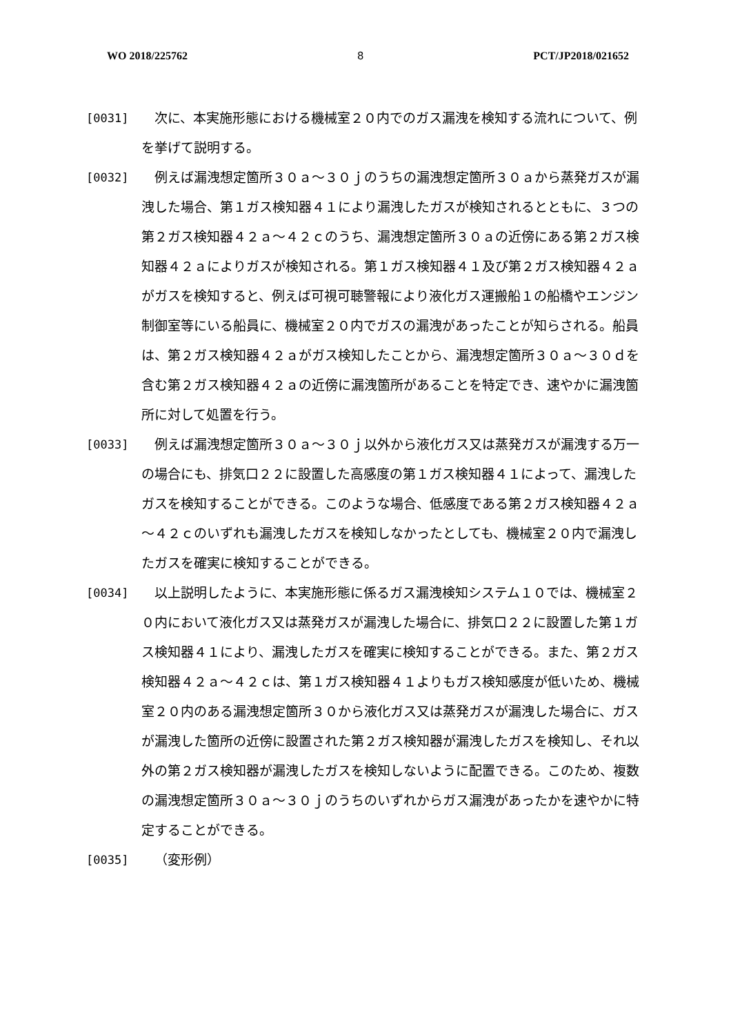WO 2018/225762 8 PCT/JP2018/021652
[0031] 次に、本実施形態における機械室２０内でのガス漏洩を検知する流れについて、例を挙げて説明する。
[0032] 例えば漏洩想定箇所３０ａ～３０ｊのうちの漏洩想定箇所３０ａから蒸発ガスが漏洩した場合、第１ガス検知器４１により漏洩したガスが検知されるとともに、３つの第２ガス検知器４２ａ～４２ｃのうち、漏洩想定箇所３０ａの近傍にある第２ガス検知器４２ａによりガスが検知される。第１ガス検知器４１及び第２ガス検知器４２ａがガスを検知すると、例えば可視可聴警報により液化ガス運搬船１の船橋やエンジン制御室等にいる船員に、機械室２０内でガスの漏洩があったことが知らされる。船員は、第２ガス検知器４２ａがガス検知したことから、漏洩想定箇所３０ａ～３０ｄを含む第２ガス検知器４２ａの近傍に漏洩箇所があることを特定でき、速やかに漏洩箇所に対して処置を行う。
[0033] 例えば漏洩想定箇所３０ａ～３０ｊ以外から液化ガス又は蒸発ガスが漏洩する万一の場合にも、排気口２２に設置した高感度の第１ガス検知器４１によって、漏洩したガスを検知することができる。このような場合、低感度である第２ガス検知器４２ａ～４２ｃのいずれも漏洩したガスを検知しなかったとしても、機械室２０内で漏洩したガスを確実に検知することができる。
[0034] 以上説明したように、本実施形態に係るガス漏洩検知システム１０では、機械室２０内において液化ガス又は蒸発ガスが漏洩した場合に、排気口２２に設置した第１ガス検知器４１により、漏洩したガスを確実に検知することができる。また、第２ガス検知器４２ａ～４２ｃは、第１ガス検知器４１よりもガス検知感度が低いため、機械室２０内のある漏洩想定箇所３０から液化ガス又は蒸発ガスが漏洩した場合に、ガスが漏洩した箇所の近傍に設置された第２ガス検知器が漏洩したガスを検知し、それ以外の第２ガス検知器が漏洩したガスを検知しないように配置できる。このため、複数の漏洩想定箇所３０ａ～３０ｊのうちのいずれからガス漏洩があったかを速やかに特定することができる。
[0035] （変形例）